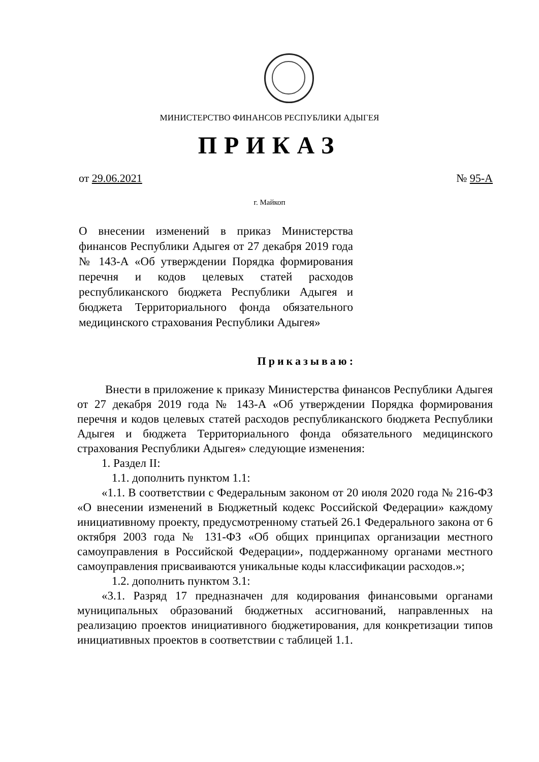МИНИСТЕРСТВО ФИНАНСОВ РЕСПУБЛИКИ АДЫГЕЯ
ПРИКАЗ
от 29.06.2021 № 95-А
г. Майкоп
О внесении изменений в приказ Министерства финансов Республики Адыгея от 27 декабря 2019 года № 143-А «Об утверждении Порядка формирования перечня и кодов целевых статей расходов республиканского бюджета Республики Адыгея и бюджета Территориального фонда обязательного медицинского страхования Республики Адыгея»
Приказываю:
Внести в приложение к приказу Министерства финансов Республики Адыгея от 27 декабря 2019 года № 143-А «Об утверждении Порядка формирования перечня и кодов целевых статей расходов республиканского бюджета Республики Адыгея и бюджета Территориального фонда обязательного медицинского страхования Республики Адыгея» следующие изменения:
1. Раздел II:
1.1. дополнить пунктом 1.1:
«1.1. В соответствии с Федеральным законом от 20 июля 2020 года № 216-ФЗ «О внесении изменений в Бюджетный кодекс Российской Федерации» каждому инициативному проекту, предусмотренному статьей 26.1 Федерального закона от 6 октября 2003 года № 131-ФЗ «Об общих принципах организации местного самоуправления в Российской Федерации», поддержанному органами местного самоуправления присваиваются уникальные коды классификации расходов.»;
1.2. дополнить пунктом 3.1:
«3.1. Разряд 17 предназначен для кодирования финансовыми органами муниципальных образований бюджетных ассигнований, направленных на реализацию проектов инициативного бюджетирования, для конкретизации типов инициативных проектов в соответствии с таблицей 1.1.